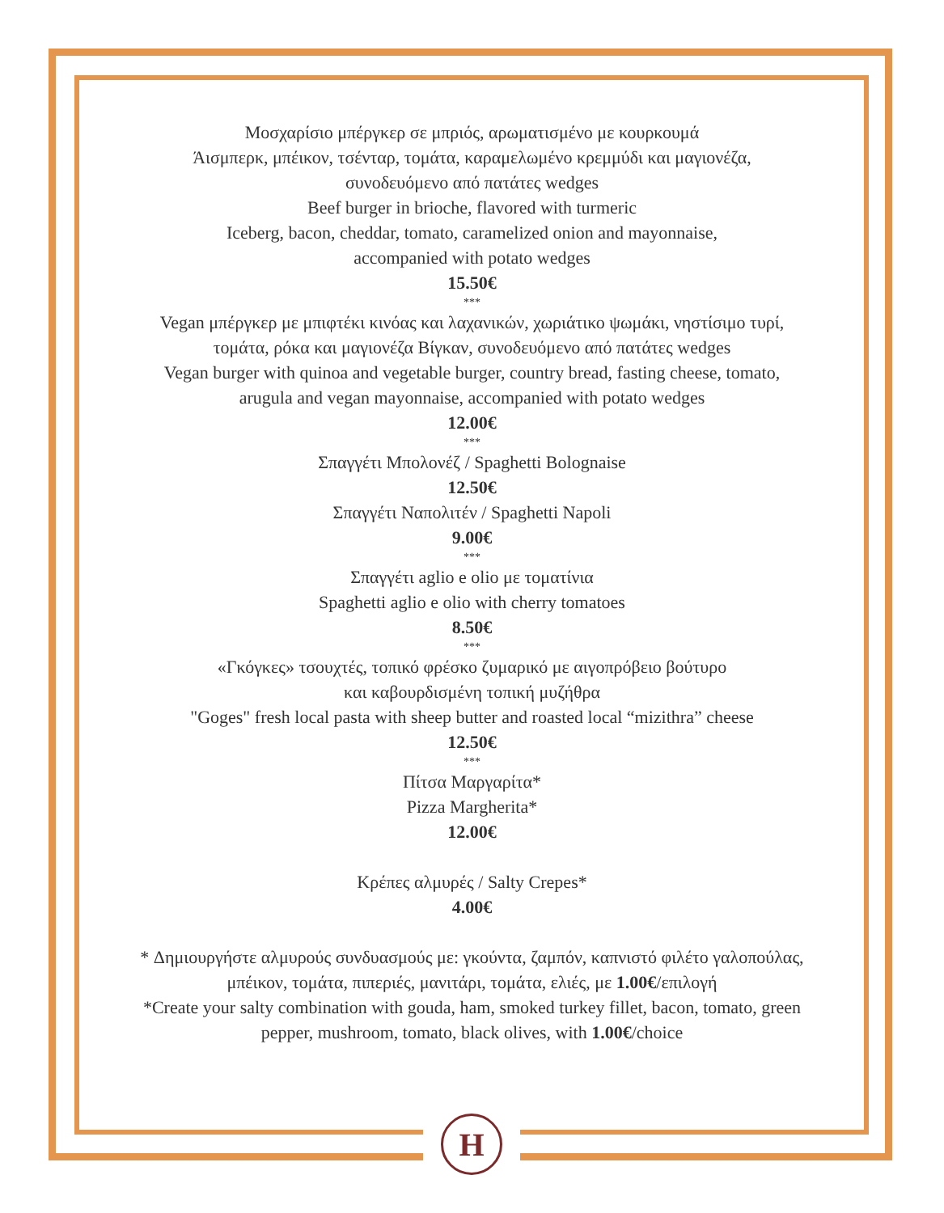Μοσχαρίσιο μπέργκερ σε μπριός, αρωματισμένο με κουρκουμά
Άισμπερκ, μπέικον, τσένταρ, τομάτα, καραμελωμένο κρεμμύδι και μαγιονέζα,
συνοδευόμενο από πατάτες wedges
Beef burger in brioche, flavored with turmeric
Iceberg, bacon, cheddar, tomato, caramelized onion and mayonnaise,
accompanied with potato wedges
15.50€
***
Vegan μπέργκερ με μπιφτέκι κινόας και λαχανικών, χωριάτικο ψωμάκι, νηστίσιμο τυρί,
τομάτα, ρόκα και μαγιονέζα Βίγκαν, συνοδευόμενο από πατάτες wedges
Vegan burger with quinoa and vegetable burger, country bread, fasting cheese, tomato,
arugula and vegan mayonnaise, accompanied with potato wedges
12.00€
***
Σπαγγέτι Μπολονέζ / Spaghetti Bolognaise
12.50€
Σπαγγέτι Ναπολιτέν / Spaghetti Napoli
9.00€
***
Σπαγγέτι aglio e olio με τοματίνια
Spaghetti aglio e olio with cherry tomatoes
8.50€
***
«Γκόγκες» τσουχτές, τοπικό φρέσκο ζυμαρικό με αιγοπρόβειο βούτυρο
και καβουρδισμένη τοπική μυζήθρα
"Goges" fresh local pasta with sheep butter and roasted local “mizithra” cheese
12.50€
***
Πίτσα Μαργαρίτα*
Pizza Margherita*
12.00€
Κρέπες αλμυρές / Salty Crepes*
4.00€
* Δημιουργήστε αλμυρούς συνδυασμούς με: γκούντα, ζαμπόν, καπνιστό φιλέτο γαλοπούλας,
μπέικον, τομάτα, πιπεριές, μανιτάρι, τομάτα, ελιές, με 1.00€/επιλογή
*Create your salty combination with gouda, ham, smoked turkey fillet, bacon, tomato, green
pepper, mushroom, tomato, black olives, with 1.00€/choice
H